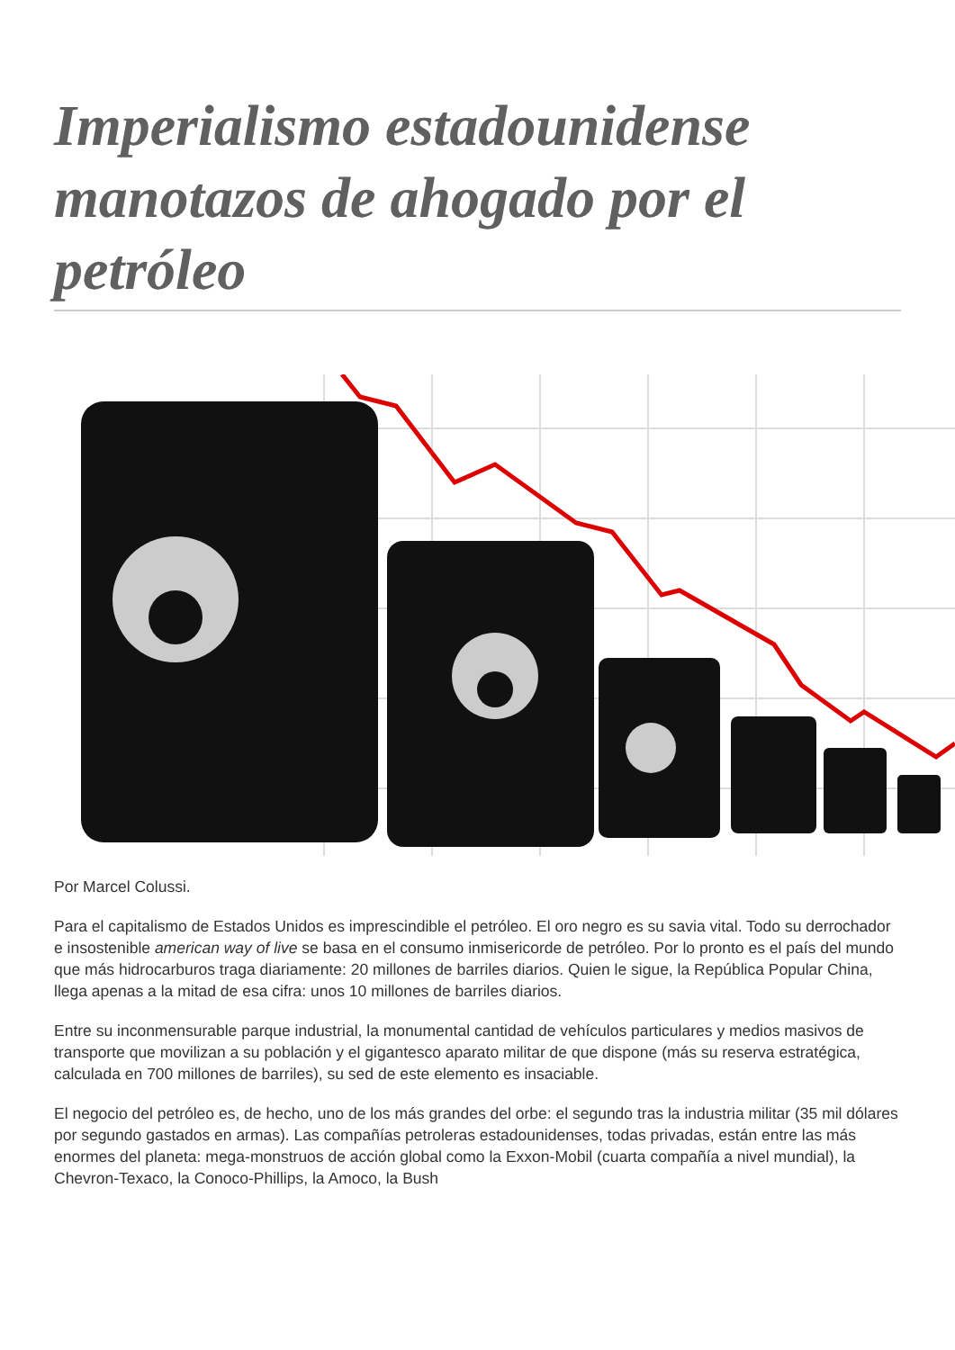Imperialismo estadounidense manotazos de ahogado por el petróleo
Por Marcel Colussi.
Para el capitalismo de Estados Unidos es imprescindible el petróleo. El oro negro es su savia vital. Todo su derrochador e insostenible american way of live se basa en el consumo inmisericorde de petróleo. Por lo pronto es el país del mundo que más hidrocarburos traga diariamente: 20 millones de barriles diarios. Quien le sigue, la República Popular China, llega apenas a la mitad de esa cifra: unos 10 millones de barriles diarios.
Entre su inconmensurable parque industrial, la monumental cantidad de vehículos particulares y medios masivos de transporte que movilizan a su población y el gigantesco aparato militar de que dispone (más su reserva estratégica, calculada en 700 millones de barriles), su sed de este elemento es insaciable.
El negocio del petróleo es, de hecho, uno de los más grandes del orbe: el segundo tras la industria militar (35 mil dólares por segundo gastados en armas). Las compañías petroleras estadounidenses, todas privadas, están entre las más enormes del planeta: mega-monstruos de acción global como la Exxon-Mobil (cuarta compañía a nivel mundial), la Chevron-Texaco, la Conoco-Phillips, la Amoco, la Bush